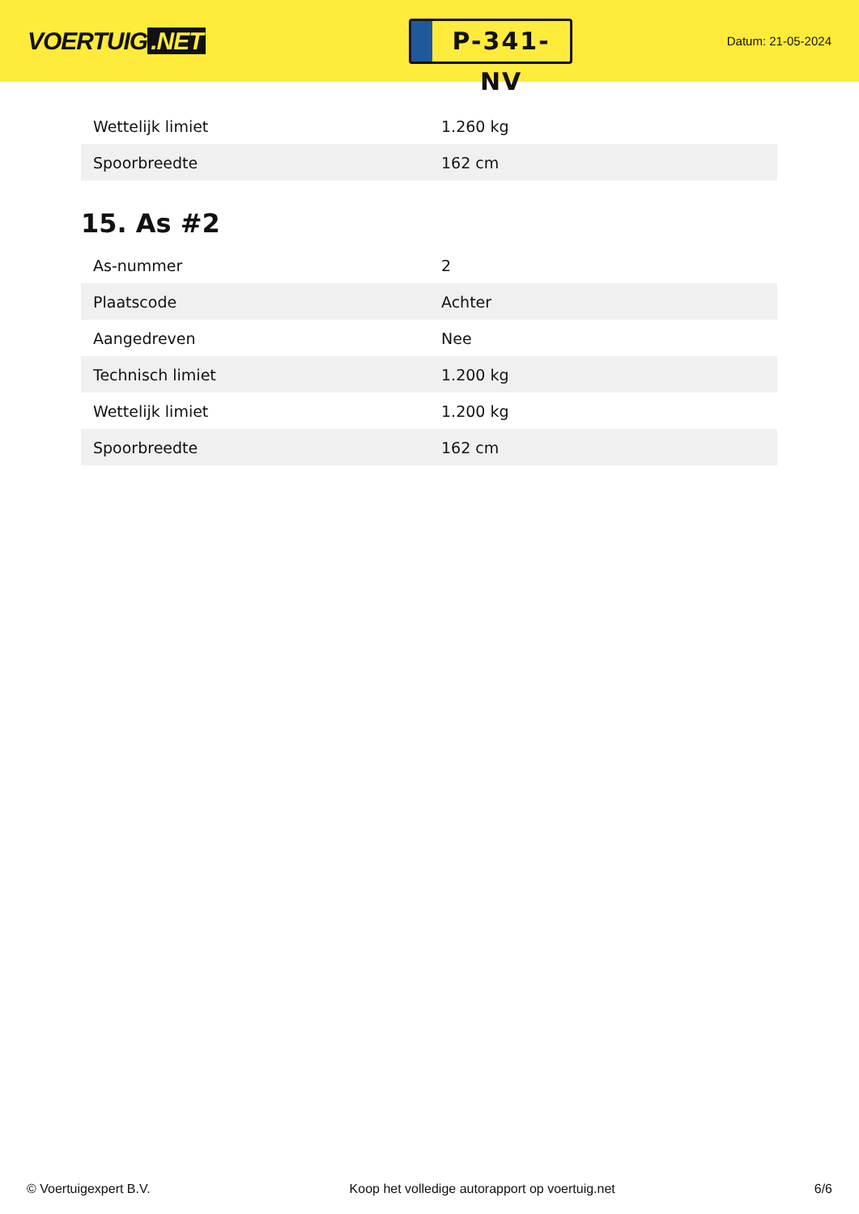VOERTUIG.NET
P-341-NV
Datum: 21-05-2024
| Wettelijk limiet | 1.260 kg |
| Spoorbreedte | 162 cm |
15. As #2
| As-nummer | 2 |
| Plaatscode | Achter |
| Aangedreven | Nee |
| Technisch limiet | 1.200 kg |
| Wettelijk limiet | 1.200 kg |
| Spoorbreedte | 162 cm |
© Voertuigexpert B.V. Koop het volledige autorapport op voertuig.net 6/6